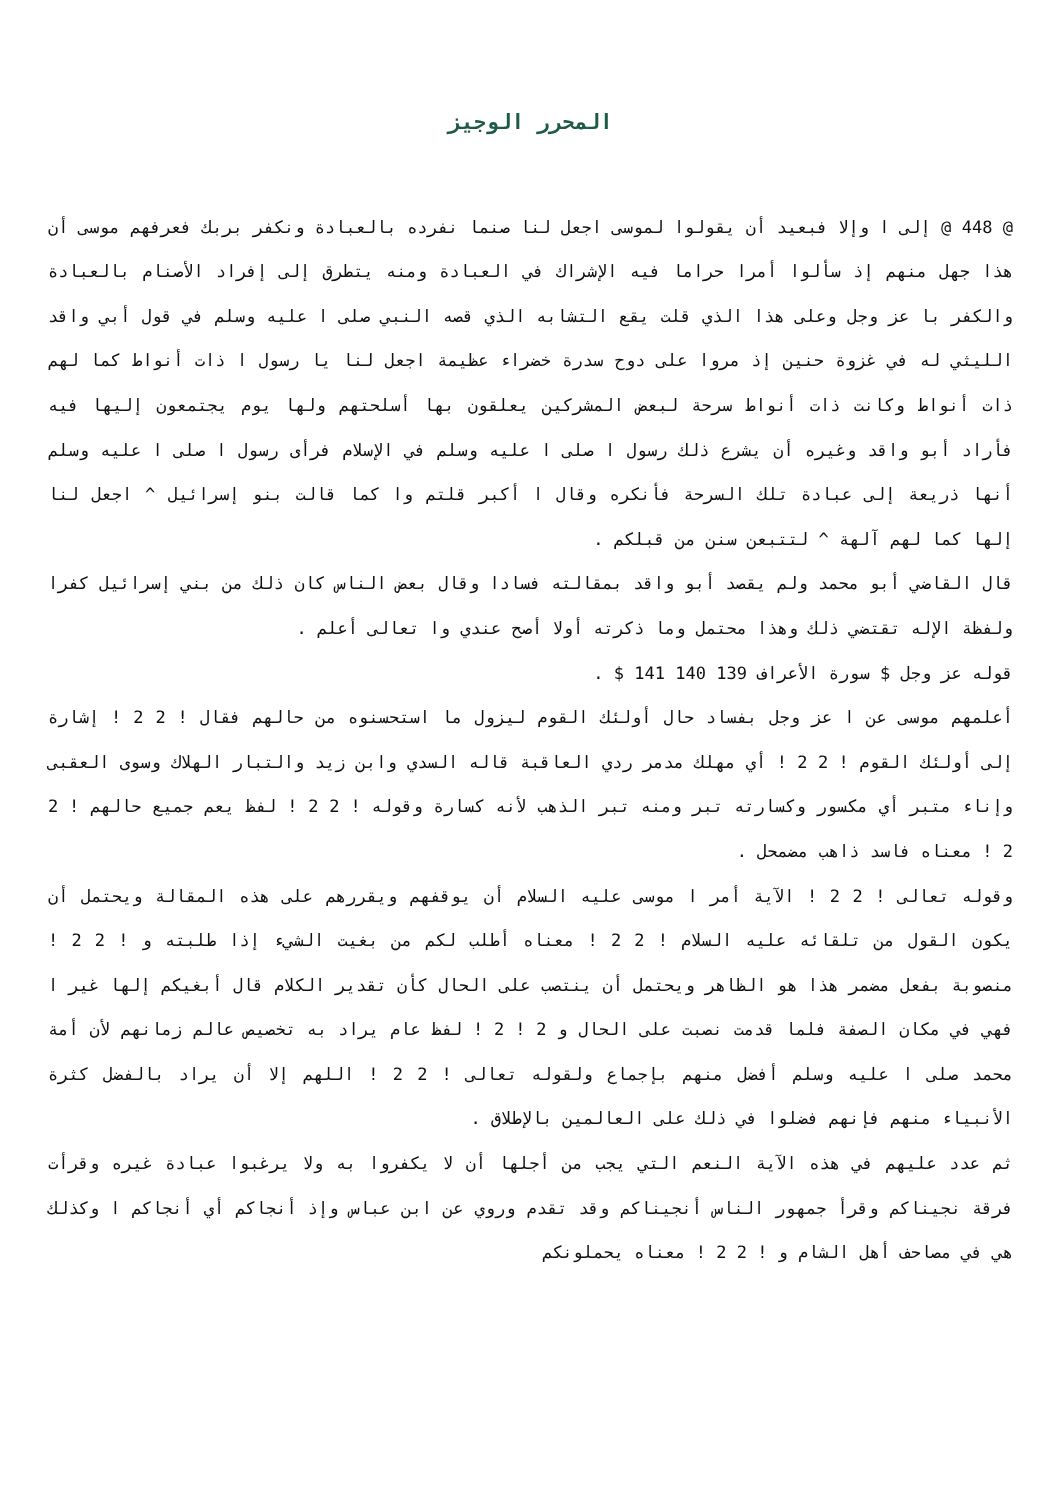المحرر الوجيز
@ 448 @ إلى ا وإلا فبعيد أن يقولوا لموسى اجعل لنا صنما نفرده بالعبادة ونكفر بربك فعرفهم موسى أن هذا جهل منهم إذ سألوا أمرا حراما فيه الإشراك في العبادة ومنه يتطرق إلى إفراد الأصنام بالعبادة والكفر با عز وجل وعلى هذا الذي قلت يقع التشابه الذي قصه النبي صلى ا عليه وسلم في قول أبي واقد الليثي له في غزوة حنين إذ مروا على دوح سدرة خضراء عظيمة اجعل لنا يا رسول ا ذات أنواط كما لهم ذات أنواط وكانت ذات أنواط سرحة لبعض المشركين يعلقون بها أسلحتهم ولها يوم يجتمعون إليها فيه فأراد أبو واقد وغيره أن يشرع ذلك رسول ا صلى ا عليه وسلم في الإسلام فرأى رسول ا صلى ا عليه وسلم أنها ذريعة إلى عبادة تلك السرحة فأنكره وقال ا أكبر قلتم وا كما قالت بنو إسرائيل ^ اجعل لنا إلها كما لهم آلهة ^ لتتبعن سنن من قبلكم .
قال القاضي أبو محمد ولم يقصد أبو واقد بمقالته فسادا وقال بعض الناس كان ذلك من بني إسرائيل كفرا ولفظة الإله تقتضي ذلك وهذا محتمل وما ذكرته أولا أصح عندي وا تعالى أعلم .
قوله عز وجل $ سورة الأعراف 139 140 141 $ .
أعلمهم موسى عن ا عز وجل بفساد حال أولئك القوم ليزول ما استحسنوه من حالهم فقال ! 2 2 ! إشارة إلى أولئك القوم ! 2 2 ! أي مهلك مدمر ردي العاقبة قاله السدي وابن زيد والتبار الهلاك وسوى العقبى وإناء متبر أي مكسور وكسارته تبر ومنه تبر الذهب لأنه كسارة وقوله ! 2 2 ! لفظ يعم جميع حالهم ! 2 2 ! معناه فاسد ذاهب مضمحل .
وقوله تعالى ! 2 2 ! الآية أمر ا موسى عليه السلام أن يوقفهم ويقررهم على هذه المقالة ويحتمل أن يكون القول من تلقائه عليه السلام ! 2 2 ! معناه أطلب لكم من بغيت الشيء إذا طلبته و ! 2 2 ! منصوبة بفعل مضمر هذا هو الظاهر ويحتمل أن ينتصب على الحال كأن تقدير الكلام قال أبغيكم إلها غير ا فهي في مكان الصفة فلما قدمت نصبت على الحال و 2 ! 2 ! لفظ عام يراد به تخصيص عالم زمانهم لأن أمة محمد صلى ا عليه وسلم أفضل منهم بإجماع ولقوله تعالى ! 2 2 ! اللهم إلا أن يراد بالفضل كثرة الأنبياء منهم فإنهم فضلوا في ذلك على العالمين بالإطلاق .
ثم عدد عليهم في هذه الآية النعم التي يجب من أجلها أن لا يكفروا به ولا يرغبوا عبادة غيره وقرأت فرقة نجيناكم وقرأ جمهور الناس أنجيناكم وقد تقدم وروي عن ابن عباس وإذ أنجاكم أي أنجاكم ا وكذلك هي في مصاحف أهل الشام و ! 2 2 ! معناه يحملونكم